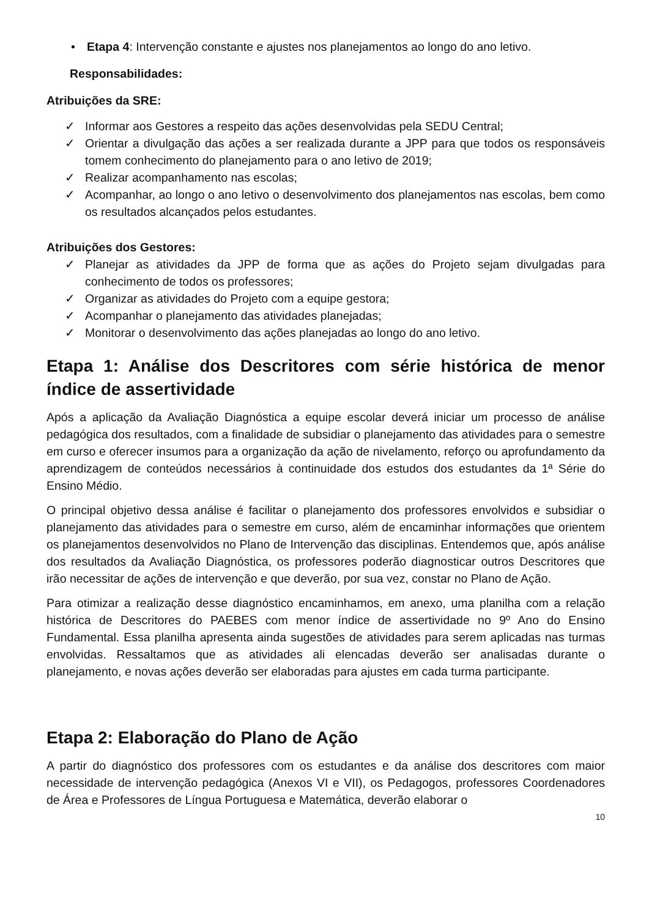• Etapa 4: Intervenção constante e ajustes nos planejamentos ao longo do ano letivo.
Responsabilidades:
Atribuições da SRE:
✓ Informar aos Gestores a respeito das ações desenvolvidas pela SEDU Central;
✓ Orientar a divulgação das ações a ser realizada durante a JPP para que todos os responsáveis tomem conhecimento do planejamento para o ano letivo de 2019;
✓ Realizar acompanhamento nas escolas;
✓ Acompanhar, ao longo o ano letivo o desenvolvimento dos planejamentos nas escolas, bem como os resultados alcançados pelos estudantes.
Atribuições dos Gestores:
✓ Planejar as atividades da JPP de forma que as ações do Projeto sejam divulgadas para conhecimento de todos os professores;
✓ Organizar as atividades do Projeto com a equipe gestora;
✓ Acompanhar o planejamento das atividades planejadas;
✓ Monitorar o desenvolvimento das ações planejadas ao longo do ano letivo.
Etapa 1: Análise dos Descritores com série histórica de menor índice de assertividade
Após a aplicação da Avaliação Diagnóstica a equipe escolar deverá iniciar um processo de análise pedagógica dos resultados, com a finalidade de subsidiar o planejamento das atividades para o semestre em curso e oferecer insumos para a organização da ação de nivelamento, reforço ou aprofundamento da aprendizagem de conteúdos necessários à continuidade dos estudos dos estudantes da 1ª Série do Ensino Médio.
O principal objetivo dessa análise é facilitar o planejamento dos professores envolvidos e subsidiar o planejamento das atividades para o semestre em curso, além de encaminhar informações que orientem os planejamentos desenvolvidos no Plano de Intervenção das disciplinas. Entendemos que, após análise dos resultados da Avaliação Diagnóstica, os professores poderão diagnosticar outros Descritores que irão necessitar de ações de intervenção e que deverão, por sua vez, constar no Plano de Ação.
Para otimizar a realização desse diagnóstico encaminhamos, em anexo, uma planilha com a relação histórica de Descritores do PAEBES com menor índice de assertividade no 9º Ano do Ensino Fundamental. Essa planilha apresenta ainda sugestões de atividades para serem aplicadas nas turmas envolvidas. Ressaltamos que as atividades ali elencadas deverão ser analisadas durante o planejamento, e novas ações deverão ser elaboradas para ajustes em cada turma participante.
Etapa 2: Elaboração do Plano de Ação
A partir do diagnóstico dos professores com os estudantes e da análise dos descritores com maior necessidade de intervenção pedagógica (Anexos VI e VII), os Pedagogos, professores Coordenadores de Área e Professores de Língua Portuguesa e Matemática, deverão elaborar o
10